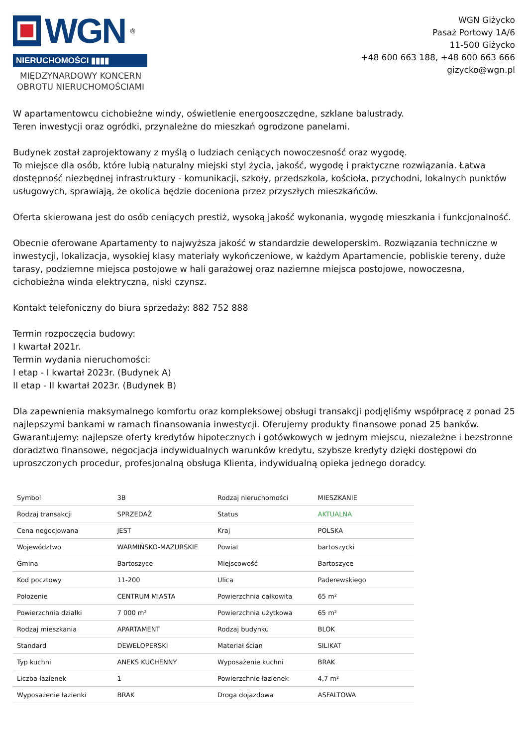WGN<sup>®</sup>
NIERUCHOMOŚCI ▮▮▮▮
MIĘDZYNARDOWY KONCERN
OBROTU NIERUCHOMOŚCIAMI
WGN Giżycko
Pasaż Portowy 1A/6
11-500 Giżycko
+48 600 663 188, +48 600 663 666
gizycko@wgn.pl
W apartamentowcu cichobieżne windy, oświetlenie energooszczędne, szklane balustrady.
Teren inwestycji oraz ogródki, przynależne do mieszkań ogrodzone panelami.
Budynek został zaprojektowany z myślą o ludziach ceniących nowoczesność oraz wygodę.
To miejsce dla osób, które lubią naturalny miejski styl życia, jakość, wygodę i praktyczne rozwiązania. Łatwa dostępność niezbędnej infrastruktury - komunikacji, szkoły, przedszkola, kościoła, przychodni, lokalnych punktów usługowych, sprawiają, że okolica będzie doceniona przez przyszłych mieszkańców.
Oferta skierowana jest do osób ceniących prestiż, wysoką jakość wykonania, wygodę mieszkania i funkcjonalność.
Obecnie oferowane Apartamenty to najwyższa jakość w standardzie deweloperskim. Rozwiązania techniczne w inwestycji, lokalizacja, wysokiej klasy materiały wykończeniowe, w każdym Apartamencie, pobliskie tereny, duże tarasy, podziemne miejsca postojowe w hali garażowej oraz naziemne miejsca postojowe, nowoczesna, cichobieżna winda elektryczna, niski czynsz.
Kontakt telefoniczny do biura sprzedaży: 882 752 888
Termin rozpoczęcia budowy:
I kwartał 2021r.
Termin wydania nieruchomości:
I etap - I kwartał 2023r. (Budynek A)
II etap - II kwartał 2023r. (Budynek B)
Dla zapewnienia maksymalnego komfortu oraz kompleksowej obsługi transakcji podjęliśmy współpracę z ponad 25 najlepszymi bankami w ramach finansowania inwestycji. Oferujemy produkty finansowe ponad 25 banków. Gwarantujemy: najlepsze oferty kredytów hipotecznych i gotówkowych w jednym miejscu, niezależne i bezstronne doradztwo finansowe, negocjacja indywidualnych warunków kredytu, szybsze kredyty dzięki dostępowi do uproszczonych procedur, profesjonalną obsługa Klienta, indywidualną opieka jednego doradcy.
| Symbol | 3B | Rodzaj nieruchomości | MIESZKANIE |
| Rodzaj transakcji | SPRZEDAŻ | Status | AKTUALNA |
| Cena negocjowana | JEST | Kraj | POLSKA |
| Województwo | WARMIŃSKO-MAZURSKIE | Powiat | bartoszycki |
| Gmina | Bartoszyce | Miejscowość | Bartoszyce |
| Kod pocztowy | 11-200 | Ulica | Paderewskiego |
| Położenie | CENTRUM MIASTA | Powierzchnia całkowita | 65 m² |
| Powierzchnia działki | 7 000 m² | Powierzchnia użytkowa | 65 m² |
| Rodzaj mieszkania | APARTAMENT | Rodzaj budynku | BLOK |
| Standard | DEWELOPERSKI | Materiał ścian | SILIKAT |
| Typ kuchni | ANEKS KUCHENNY | Wyposażenie kuchni | BRAK |
| Liczba łazienek | 1 | Powierzchnie łazienek | 4,7 m² |
| Wyposażenie łazienki | BRAK | Droga dojazdowa | ASFALTOWA |